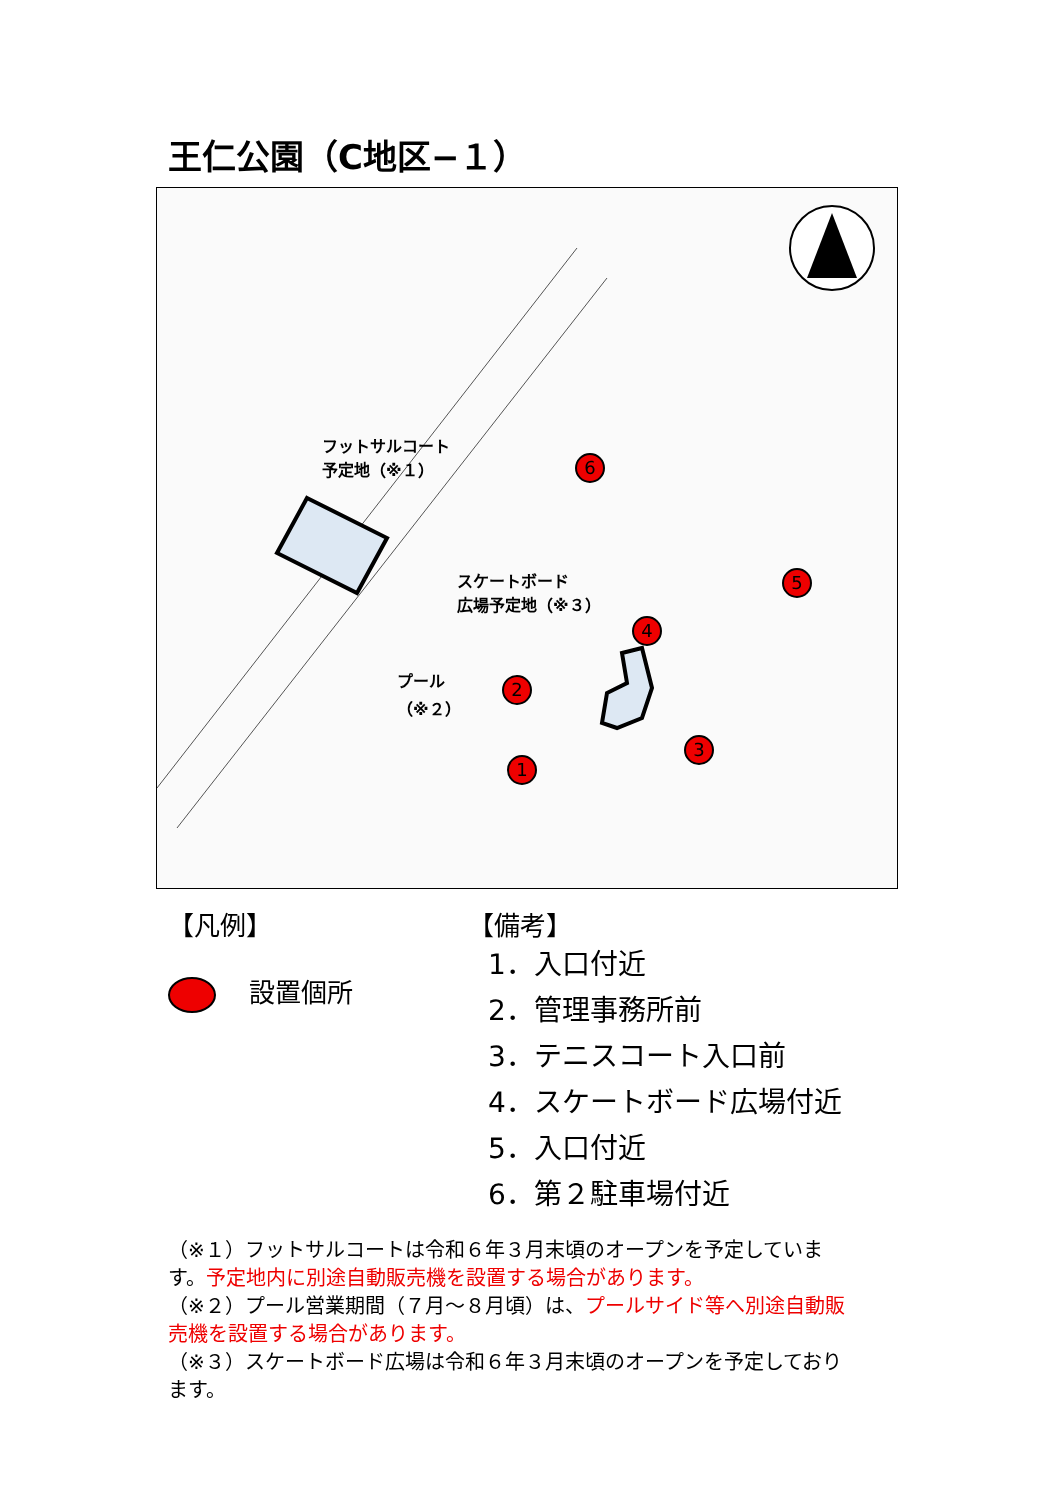王仁公園（C地区−１）
フットサルコート
予定地（※１）
スケートボード
広場予定地（※３）
プール
（※２）
1
2
3
4
5
6
【凡例】
設置個所
【備考】
1．入口付近
2．管理事務所前
3．テニスコート入口前
4．スケートボード広場付近
5．入口付近
6．第２駐車場付近
（※１）フットサルコートは令和６年３月末頃のオープンを予定しています。予定地内に別途自動販売機を設置する場合があります。
（※２）プール営業期間（７月～８月頃）は、プールサイド等へ別途自動販売機を設置する場合があります。
（※３）スケートボード広場は令和６年３月末頃のオープンを予定しております。